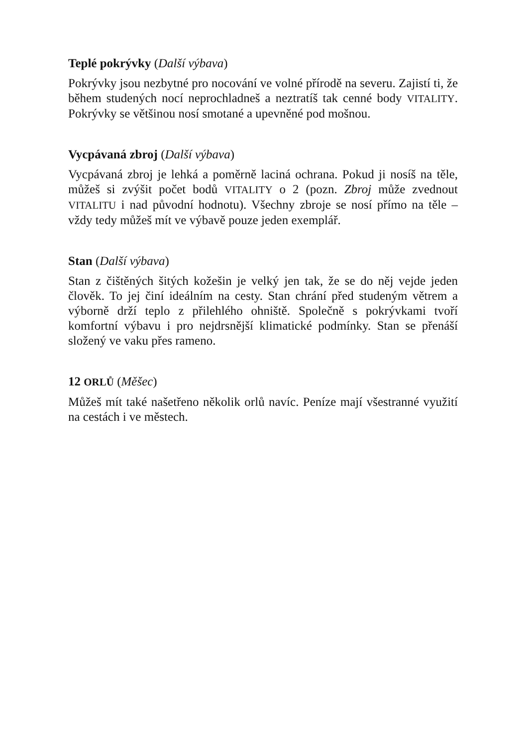Teplé pokrývky (Další výbava)
Pokrývky jsou nezbytné pro nocování ve volné přírodě na severu. Zajistí ti, že během studených nocí neprochladneš a neztratíš tak cenné body VITALITY. Pokrývky se většinou nosí smotané a upevněné pod mošnou.
Vycpávaná zbroj (Další výbava)
Vycpávaná zbroj je lehká a poměrně laciná ochrana. Pokud ji nosíš na těle, můžeš si zvýšit počet bodů VITALITY o 2 (pozn. Zbroj může zvednout VITALITU i nad původní hodnotu). Všechny zbroje se nosí přímo na těle – vždy tedy můžeš mít ve výbavě pouze jeden exemplář.
Stan (Další výbava)
Stan z čištěných šitých kožešin je velký jen tak, že se do něj vejde jeden člověk. To jej činí ideálním na cesty. Stan chrání před studeným větrem a výborně drží teplo z přilehlého ohniště. Společně s pokrývkami tvoří komfortní výbavu i pro nejdrsnější klimatické podmínky. Stan se přenáší složený ve vaku přes rameno.
12 ORLŮ (Měšec)
Můžeš mít také našetřeno několik orlů navíc. Peníze mají všestranné využití na cestách i ve městech.